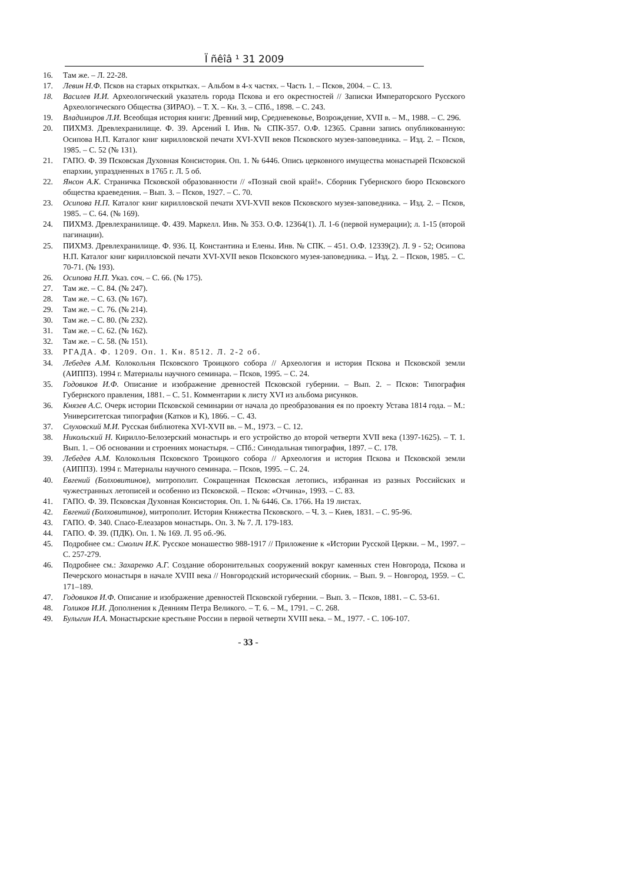Ï ñêîâ ¹ 31 2009
16. Там же. – Л. 22-28.
17. Левин Н.Ф. Псков на старых открытках. – Альбом в 4-х частях. – Часть 1. – Псков, 2004. – С. 13.
18. Василев И.И. Археологический указатель города Пскова и его окрестностей // Записки Императорского Русского Археологического Общества (ЗИРАО). – Т. X. – Кн. 3. – СПб., 1898. – С. 243.
19. Владимиров Л.И. Всеобщая история книги: Древний мир, Средневековье, Возрождение, XVII в. – М., 1988. – С. 296.
20. ПИХМЗ. Древлехранилище. Ф. 39. Арсений I. Инв. № СПК-357. О.Ф. 12365. Сравни запись опубликованную: Осипова Н.П. Каталог книг кирилловской печати XVI-XVII веков Псковского музея-заповедника. – Изд. 2. – Псков, 1985. – С. 52 (№ 131).
21. ГАПО. Ф. 39 Псковская Духовная Консистория. Оп. 1. № 6446. Опись церковного имущества монастырей Псковской епархии, упраздненных в 1765 г. Л. 5 об.
22. Янсон А.К. Страничка Псковской образованности // «Познай свой край!». Сборник Губернского бюро Псковского общества краеведения. – Вып. 3. – Псков, 1927. – С. 70.
23. Осипова Н.П. Каталог книг кирилловской печати XVI-XVII веков Псковского музея-заповедника. – Изд. 2. – Псков, 1985. – С. 64. (№ 169).
24. ПИХМЗ. Древлехранилище. Ф. 439. Маркелл. Инв. № 353. О.Ф. 12364(1). Л. 1-6 (первой нумерации); л. 1-15 (второй пагинации).
25. ПИХМЗ. Древлехранилище. Ф. 936. Ц. Константина и Елены. Инв. № СПК. – 451. О.Ф. 12339(2). Л. 9 - 52; Осипова Н.П. Каталог книг кирилловской печати XVI-XVII веков Псковского музея-заповедника. – Изд. 2. – Псков, 1985. – С. 70-71. (№ 193).
26. Осипова Н.П. Указ. соч. – С. 66. (№ 175).
27. Там же. – С. 84. (№ 247).
28. Там же. – С. 63. (№ 167).
29. Там же. – С. 76. (№ 214).
30. Там же. – С. 80. (№ 232).
31. Там же. – С. 62. (№ 162).
32. Там же. – С. 58. (№ 151).
33. РГАДА. Ф. 1209. Оп. 1. Кн. 8512. Л. 2-2 об.
34. Лебедев А.М. Колокольня Псковского Троицкого собора // Археология и история Пскова и Псковской земли (АИППЗ). 1994 г. Материалы научного семинара. – Псков, 1995. – С. 24.
35. Годовиков И.Ф. Описание и изображение древностей Псковской губернии. – Вып. 2. – Псков: Типография Губернского правления, 1881. – С. 51. Комментарии к листу XVI из альбома рисунков.
36. Князев А.С. Очерк истории Псковской семинарии от начала до преобразования ея по проекту Устава 1814 года. – М.: Университетская типография (Катков и К), 1866. – С. 43.
37. Слуховский М.И. Русская библиотека XVI-XVII вв. – М., 1973. – С. 12.
38. Никольский Н. Кирилло-Белозерский монастырь и его устройство до второй четверти XVII века (1397-1625). – Т. 1. Вып. 1. – Об основании и строениях монастыря. – СПб.: Синодальная типография, 1897. – С. 178.
39. Лебедев А.М. Колокольня Псковского Троицкого собора // Археология и история Пскова и Псковской земли (АИППЗ). 1994 г. Материалы научного семинара. – Псков, 1995. – С. 24.
40. Евгений (Болховитинов), митрополит. Сокращенная Псковская летопись, избранная из разных Российских и чужестранных летописей и особенно из Псковской. – Псков: «Отчина», 1993. – С. 83.
41. ГАПО. Ф. 39. Псковская Духовная Консистория. Оп. 1. № 6446. Св. 1766. На 19 листах.
42. Евгений (Болховитинов), митрополит. История Княжества Псковского. – Ч. 3. – Киев, 1831. – С. 95-96.
43. ГАПО. Ф. 340. Спасо-Елеазаров монастырь. Оп. 3. № 7. Л. 179-183.
44. ГАПО. Ф. 39. (ПДК). Оп. 1. № 169. Л. 95 об.-96.
45. Подробнее см.: Смолич И.К. Русское монашество 988-1917 // Приложение к «Истории Русской Церкви. – М., 1997. – С. 257-279.
46. Подробнее см.: Захаренко А.Г. Создание оборонительных сооружений вокруг каменных стен Новгорода, Пскова и Печерского монастыря в начале XVIII века // Новгородский исторический сборник. – Вып. 9. – Новгород, 1959. – С. 171–189.
47. Годовиков И.Ф. Описание и изображение древностей Псковской губернии. – Вып. 3. – Псков, 1881. – С. 53-61.
48. Голиков И.И. Дополнения к Деяниям Петра Великого. – Т. 6. – М., 1791. – С. 268.
49. Булыгин И.А. Монастырские крестьяне России в первой четверти XVIII века. – М., 1977. - С. 106-107.
- 33 -